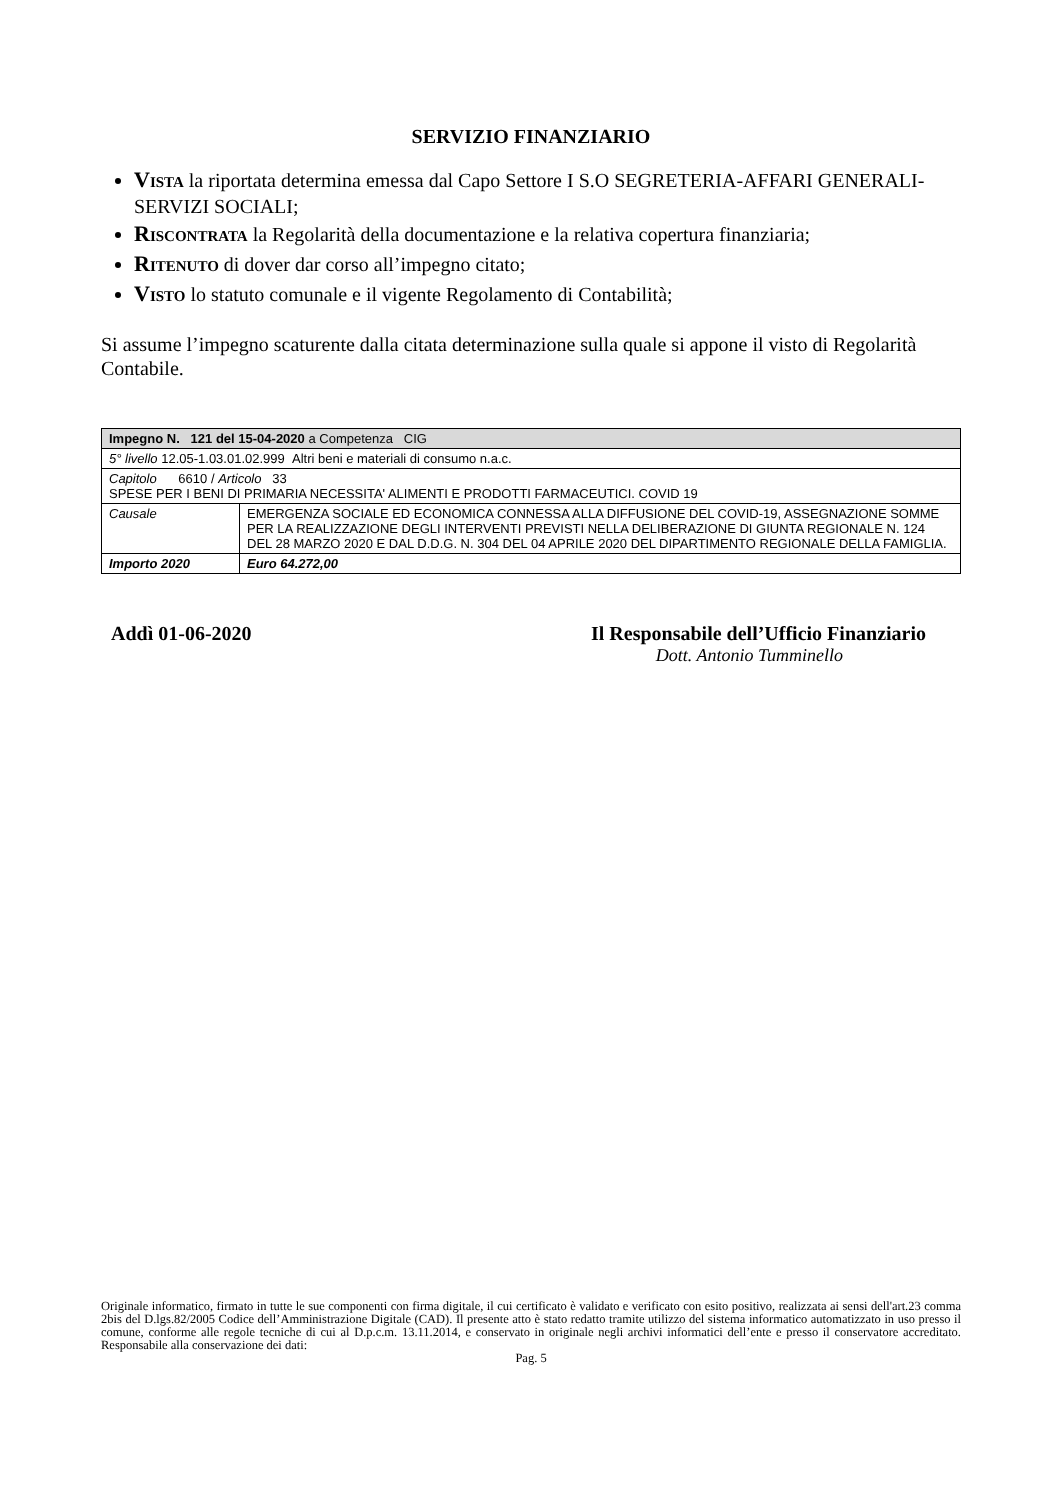SERVIZIO FINANZIARIO
VISTA la riportata determina emessa dal Capo Settore I S.O SEGRETERIA-AFFARI GENERALI-SERVIZI SOCIALI;
RISCONTRATA la Regolarità della documentazione e la relativa copertura finanziaria;
RITENUTO di dover dar corso all’impegno citato;
VISTO lo statuto comunale e il vigente Regolamento di Contabilità;
Si assume l’impegno scaturente dalla citata determinazione sulla quale si appone il visto di Regolarità Contabile.
| Impegno N. 121 del 15-04-2020 a Competenza CIG | |
| 5° livello 12.05-1.03.01.02.999 Altri beni e materiali di consumo n.a.c. | |
| Capitolo 6610 / Articolo 33 SPESE PER I BENI DI PRIMARIA NECESSITA' ALIMENTI E PRODOTTI FARMACEUTICI. COVID 19 | |
| Causale | EMERGENZA SOCIALE ED ECONOMICA CONNESSA ALLA DIFFUSIONE DEL COVID-19, ASSEGNAZIONE SOMME PER LA REALIZZAZIONE DEGLI INTERVENTI PREVISTI NELLA DELIBERAZIONE DI GIUNTA REGIONALE N. 124 DEL 28 MARZO 2020 E DAL D.D.G. N. 304 DEL 04 APRILE 2020 DEL DIPARTIMENTO REGIONALE DELLA FAMIGLIA. |
| Importo 2020 | Euro 64.272,00 |
Addì 01-06-2020 Il Responsabile dell’Ufficio Finanziario
Dott. Antonio Tumminello
Originale informatico, firmato in tutte le sue componenti con firma digitale, il cui certificato è validato e verificato con esito positivo, realizzata ai sensi dell'art.23 comma 2bis del D.lgs.82/2005 Codice dell’Amministrazione Digitale (CAD). Il presente atto è stato redatto tramite utilizzo del sistema informatico automatizzato in uso presso il comune, conforme alle regole tecniche di cui al D.p.c.m. 13.11.2014, e conservato in originale negli archivi informatici dell’ente e presso il conservatore accreditato. Responsabile alla conservazione dei dati:
Pag. 5